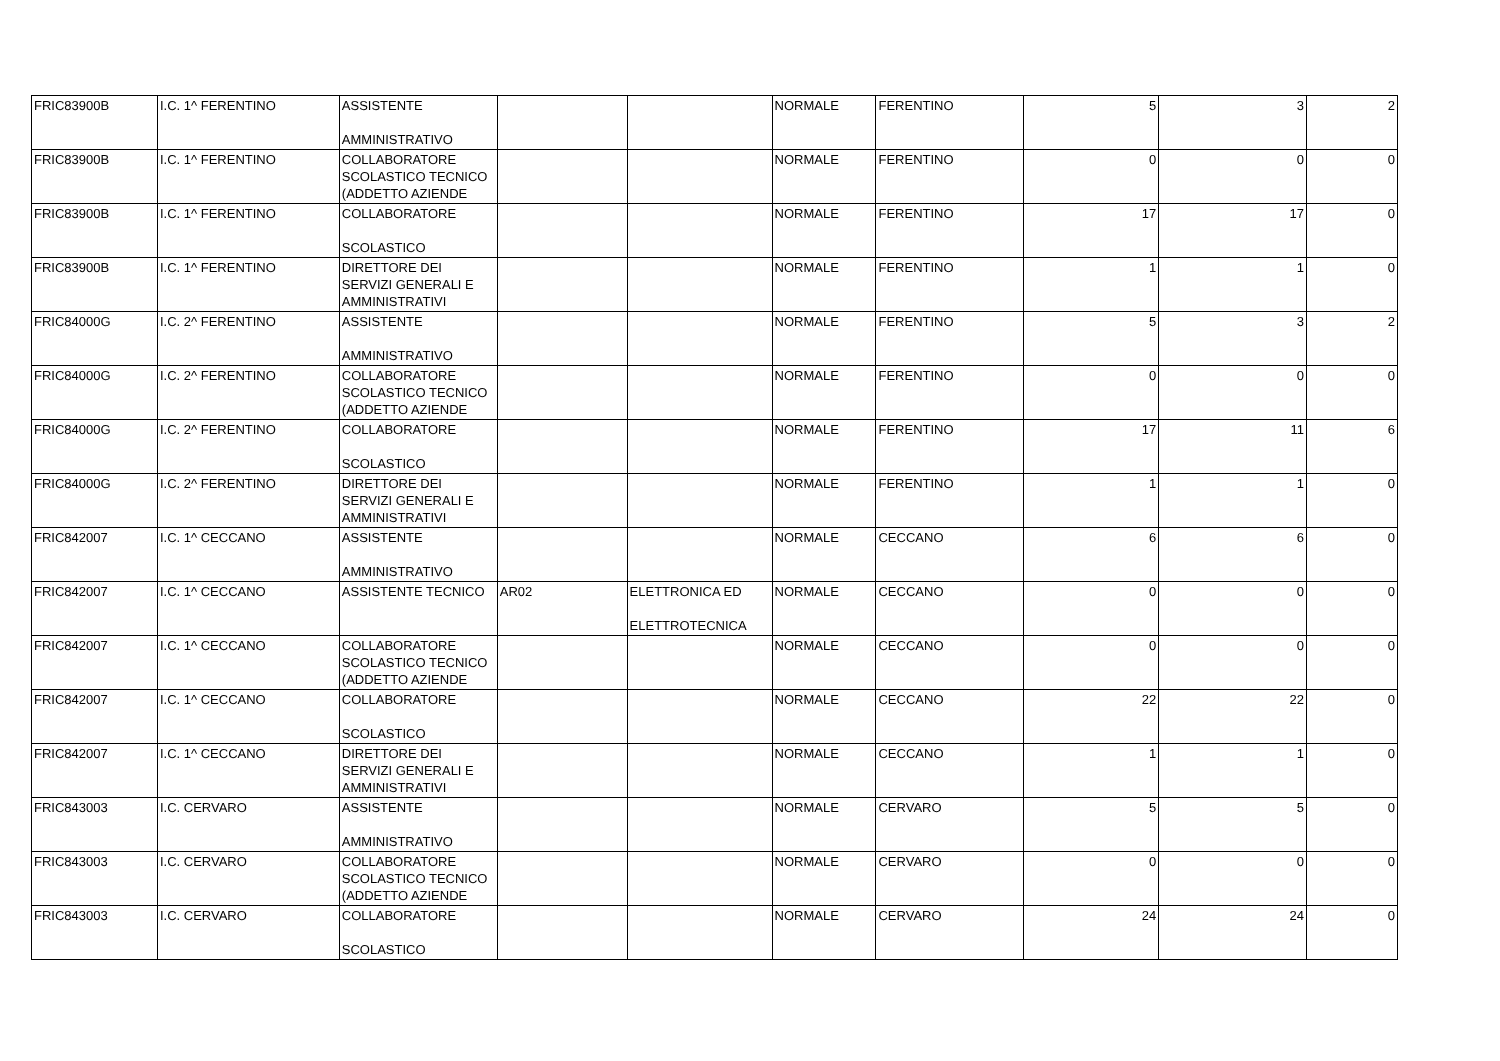| FRIC83900B | I.C. 1^ FERENTINO | ASSISTENTE AMMINISTRATIVO | | | NORMALE | FERENTINO | 5 | 3 | 2 |
| FRIC83900B | I.C. 1^ FERENTINO | COLLABORATORE SCOLASTICO TECNICO (ADDETTO AZIENDE | | | NORMALE | FERENTINO | 0 | 0 | 0 |
| FRIC83900B | I.C. 1^ FERENTINO | COLLABORATORE SCOLASTICO | | | NORMALE | FERENTINO | 17 | 17 | 0 |
| FRIC83900B | I.C. 1^ FERENTINO | DIRETTORE DEI SERVIZI GENERALI E AMMINISTRATIVI | | | NORMALE | FERENTINO | 1 | 1 | 0 |
| FRIC84000G | I.C. 2^ FERENTINO | ASSISTENTE AMMINISTRATIVO | | | NORMALE | FERENTINO | 5 | 3 | 2 |
| FRIC84000G | I.C. 2^ FERENTINO | COLLABORATORE SCOLASTICO TECNICO (ADDETTO AZIENDE | | | NORMALE | FERENTINO | 0 | 0 | 0 |
| FRIC84000G | I.C. 2^ FERENTINO | COLLABORATORE SCOLASTICO | | | NORMALE | FERENTINO | 17 | 11 | 6 |
| FRIC84000G | I.C. 2^ FERENTINO | DIRETTORE DEI SERVIZI GENERALI E AMMINISTRATIVI | | | NORMALE | FERENTINO | 1 | 1 | 0 |
| FRIC842007 | I.C. 1^ CECCANO | ASSISTENTE AMMINISTRATIVO | | | NORMALE | CECCANO | 6 | 6 | 0 |
| FRIC842007 | I.C. 1^ CECCANO | ASSISTENTE TECNICO | AR02 | ELETTRONICA ED ELETTROTECNICA | NORMALE | CECCANO | 0 | 0 | 0 |
| FRIC842007 | I.C. 1^ CECCANO | COLLABORATORE SCOLASTICO TECNICO (ADDETTO AZIENDE | | | NORMALE | CECCANO | 0 | 0 | 0 |
| FRIC842007 | I.C. 1^ CECCANO | COLLABORATORE SCOLASTICO | | | NORMALE | CECCANO | 22 | 22 | 0 |
| FRIC842007 | I.C. 1^ CECCANO | DIRETTORE DEI SERVIZI GENERALI E AMMINISTRATIVI | | | NORMALE | CECCANO | 1 | 1 | 0 |
| FRIC843003 | I.C. CERVARO | ASSISTENTE AMMINISTRATIVO | | | NORMALE | CERVARO | 5 | 5 | 0 |
| FRIC843003 | I.C. CERVARO | COLLABORATORE SCOLASTICO TECNICO (ADDETTO AZIENDE | | | NORMALE | CERVARO | 0 | 0 | 0 |
| FRIC843003 | I.C. CERVARO | COLLABORATORE SCOLASTICO | | | NORMALE | CERVARO | 24 | 24 | 0 |